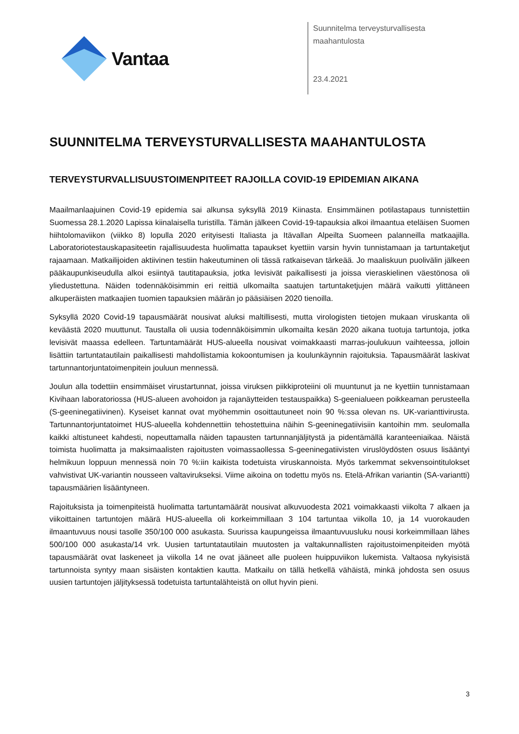Vantaa
Suunnitelma terveysturvallisesta
maahantulosta
23.4.2021
SUUNNITELMA TERVEYSTURVALLISESTA MAAHANTULOSTA
TERVEYSTURVALLISUUSTOIMENPITEET RAJOILLA COVID-19 EPIDEMIAN AIKANA
Maailmanlaajuinen Covid-19 epidemia sai alkunsa syksyllä 2019 Kiinasta. Ensimmäinen potilastapaus tunnistettiin Suomessa 28.1.2020 Lapissa kiinalaisella turistilla. Tämän jälkeen Covid-19-tapauksia alkoi ilmaantua eteläisen Suomen hiihtolomaviikon (viikko 8) lopulla 2020 erityisesti Italiasta ja Itävallan Alpeilta Suomeen palanneilla matkaajilla. Laboratoriotestauskapasiteetin rajallisuudesta huolimatta tapaukset kyettiin varsin hyvin tunnistamaan ja tartuntaketjut rajaamaan. Matkailijoiden aktiivinen testiin hakeutuminen oli tässä ratkaisevan tärkeää. Jo maaliskuun puolivälin jälkeen pääkaupunkiseudulla alkoi esiintyä tautitapauksia, jotka levisivät paikallisesti ja joissa vieraskielinen väestönosa oli yliedustettuna. Näiden todennäköisimmin eri reittiä ulkomailta saatujen tartuntaketjujen määrä vaikutti ylittäneen alkuperäisten matkaajien tuomien tapauksien määrän jo pääsiäisen 2020 tienoilla.
Syksyllä 2020 Covid-19 tapausmäärät nousivat aluksi maltillisesti, mutta virologisten tietojen mukaan viruskanta oli keväästä 2020 muuttunut. Taustalla oli uusia todennäköisimmin ulkomailta kesän 2020 aikana tuotuja tartuntoja, jotka levisivät maassa edelleen. Tartuntamäärät HUS-alueella nousivat voimakkaasti marras-joulukuun vaihteessa, jolloin lisättiin tartuntatautilain paikallisesti mahdollistamia kokoontumisen ja koulunkäynnin rajoituksia. Tapausmäärät laskivat tartunnantorjuntatoimenpitein jouluun mennessä.
Joulun alla todettiin ensimmäiset virustartunnat, joissa viruksen piikkiproteiini oli muuntunut ja ne kyettiin tunnistamaan Kivihaan laboratoriossa (HUS-alueen avohoidon ja rajanäytteiden testauspaikka) S-geenialueen poikkeaman perusteella (S-geeninegatiivinen). Kyseiset kannat ovat myöhemmin osoittautuneet noin 90 %:ssa olevan ns. UK-varianttivirusta. Tartunnantorjuntatoimet HUS-alueella kohdennettiin tehostettuina näihin S-geeninegatiivisiin kantoihin mm. seulomalla kaikki altistuneet kahdesti, nopeuttamalla näiden tapausten tartunnanjäljitystä ja pidentämällä karanteeniaikaa. Näistä toimista huolimatta ja maksimaalisten rajoitusten voimassaollessa S-geeninegatiivisten viruslöydösten osuus lisääntyi helmikuun loppuun mennessä noin 70 %:iin kaikista todetuista viruskannoista. Myös tarkemmat sekvensointitulokset vahvistivat UK-variantin nousseen valtavirukseksi. Viime aikoina on todettu myös ns. Etelä-Afrikan variantin (SA-variantti) tapausmäärien lisääntyneen.
Rajoituksista ja toimenpiteistä huolimatta tartuntamäärät nousivat alkuvuodesta 2021 voimakkaasti viikolta 7 alkaen ja viikoittainen tartuntojen määrä HUS-alueella oli korkeimmillaan 3 104 tartuntaa viikolla 10, ja 14 vuorokauden ilmaantuvuus nousi tasolle 350/100 000 asukasta. Suurissa kaupungeissa ilmaantuvuusluku nousi korkeimmillaan lähes 500/100 000 asukasta/14 vrk. Uusien tartuntatautilain muutosten ja valtakunnallisten rajoitustoimenpiteiden myötä tapausmäärät ovat laskeneet ja viikolla 14 ne ovat jääneet alle puoleen huippuviikon lukemista. Valtaosa nykyisistä tartunnoista syntyy maan sisäisten kontaktien kautta. Matkailu on tällä hetkellä vähäistä, minkä johdosta sen osuus uusien tartuntojen jäljityksessä todetuista tartuntalähteistä on ollut hyvin pieni.
3